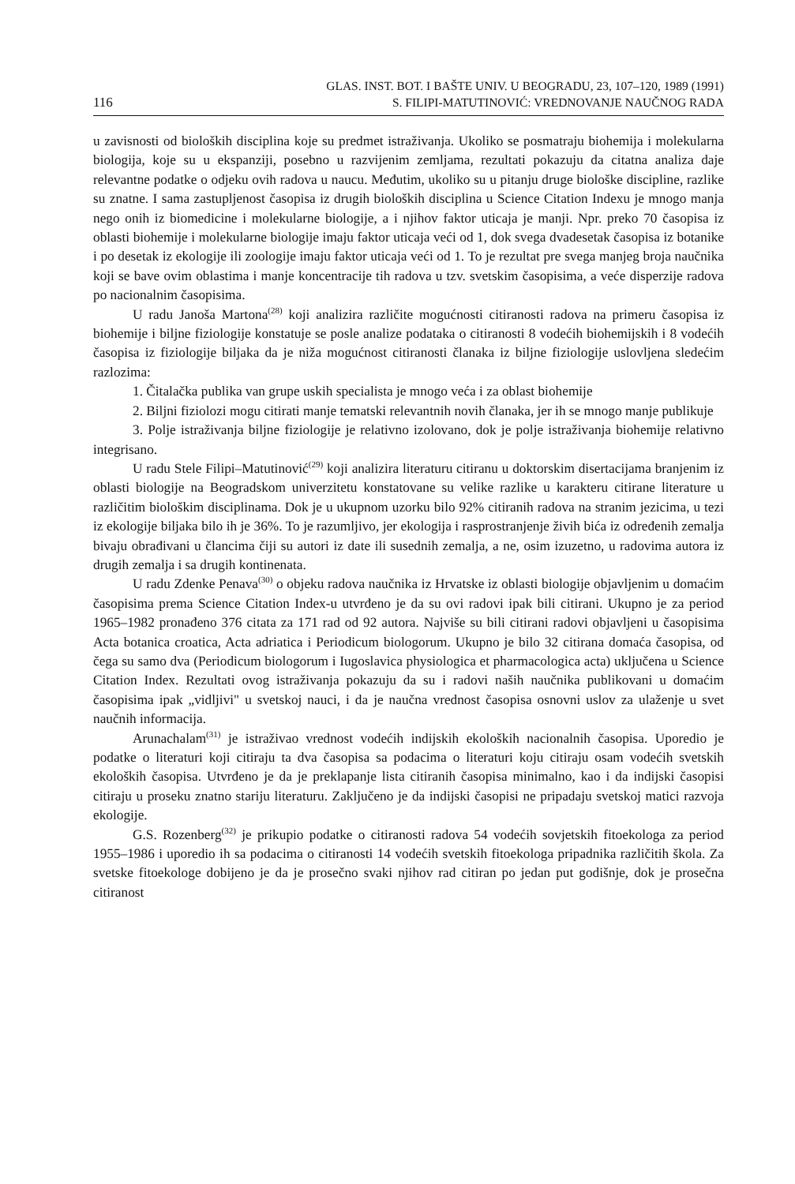116 GLAS. INST. BOT. I BAŠTE UNIV. U BEOGRADU, 23, 107–120, 1989 (1991)
S. FILIPI-MATUTINOVIĆ: VREDNOVANJE NAUČNOG RADA
u zavisnosti od bioloških disciplina koje su predmet istraživanja. Ukoliko se posmatraju biohemija i molekularna biologija, koje su u ekspanziji, posebno u razvijenim zemljama, rezultati pokazuju da citatna analiza daje relevantne podatke o odjeku ovih radova u naucu. Međutim, ukoliko su u pitanju druge biološke discipline, razlike su znatne. I sama zastupljenost časopisa iz drugih bioloških disciplina u Science Citation Indexu je mnogo manja nego onih iz biomedicine i molekularne biologije, a i njihov faktor uticaja je manji. Npr. preko 70 časopisa iz oblasti biohemije i molekularne biologije imaju faktor uticaja veći od 1, dok svega dvadesetak časopisa iz botanike i po desetak iz ekologije ili zoologije imaju faktor uticaja veći od 1. To je rezultat pre svega manjeg broja naučnika koji se bave ovim oblastima i manje koncentracije tih radova u tzv. svetskim časopisima, a veće disperzije radova po nacionalnim časopisima.
U radu Janoša Martona<sup>(28)</sup> koji analizira različite mogućnosti citiranosti radova na primeru časopisa iz biohemije i biljne fiziologije konstatuje se posle analize podataka o citiranosti 8 vodećih biohemijskih i 8 vodećih časopisa iz fiziologije biljaka da je niža mogućnost citiranosti članaka iz biljne fiziologije uslovljena sledećim razlozima:
1. Čitalačka publika van grupe uskih specialista je mnogo veća i za oblast biohemije
2. Biljni fiziolozi mogu citirati manje tematski relevantnih novih članaka, jer ih se mnogo manje publikuje
3. Polje istraživanja biljne fiziologije je relativno izolovano, dok je polje istraživanja biohemije relativno integrisano.
U radu Stele Filipi–Matutinović<sup>(29)</sup> koji analizira literaturu citiranu u doktorskim disertacijama branjenim iz oblasti biologije na Beogradskom univerzitetu konstatovane su velike razlike u karakteru citirane literature u različitim biološkim disciplinama. Dok je u ukupnom uzorku bilo 92% citiranih radova na stranim jezicima, u tezi iz ekologije biljaka bilo ih je 36%. To je razumljivo, jer ekologija i rasprostranjenje živih bića iz određenih zemalja bivaju obrađivani u člancima čiji su autori iz date ili susednih zemalja, a ne, osim izuzetno, u radovima autora iz drugih zemalja i sa drugih kontinenata.
U radu Zdenke Penava<sup>(30)</sup> o objeku radova naučnika iz Hrvatske iz oblasti biologije objavljenim u domaćim časopisima prema Science Citation Index-u utvrđeno je da su ovi radovi ipak bili citirani. Ukupno je za period 1965–1982 pronađeno 376 citata za 171 rad od 92 autora. Najviše su bili citirani radovi objavljeni u časopisima Acta botanica croatica, Acta adriatica i Periodicum biologorum. Ukupno je bilo 32 citirana domaća časopisa, od čega su samo dva (Periodicum biologorum i Iugoslavica physiologica et pharmacologica acta) uključena u Science Citation Index. Rezultati ovog istraživanja pokazuju da su i radovi naših naučnika publikovani u domaćim časopisima ipak „vidljivi" u svetskoj nauci, i da je naučna vrednost časopisa osnovni uslov za ulaženje u svet naučnih informacija.
Arunachalam<sup>(31)</sup> je istraživao vrednost vodećih indijskih ekoloških nacionalnih časopisa. Uporedio je podatke o literaturi koji citiraju ta dva časopisa sa podacima o literaturi koju citiraju osam vodećih svetskih ekoloških časopisa. Utvrđeno je da je preklapanje lista citiranih časopisa minimalno, kao i da indijski časopisi citiraju u proseku znatno stariju literaturu. Zaključeno je da indijski časopisi ne pripadaju svetskoj matici razvoja ekologije.
G.S. Rozenberg<sup>(32)</sup> je prikupio podatke o citiranosti radova 54 vodećih sovjetskih fitoekologa za period 1955–1986 i uporedio ih sa podacima o citiranosti 14 vodećih svetskih fitoekologa pripadnika različitih škola. Za svetske fitoekologe dobijeno je da je prosečno svaki njihov rad citiran po jedan put godišnje, dok je prosečna citiranost